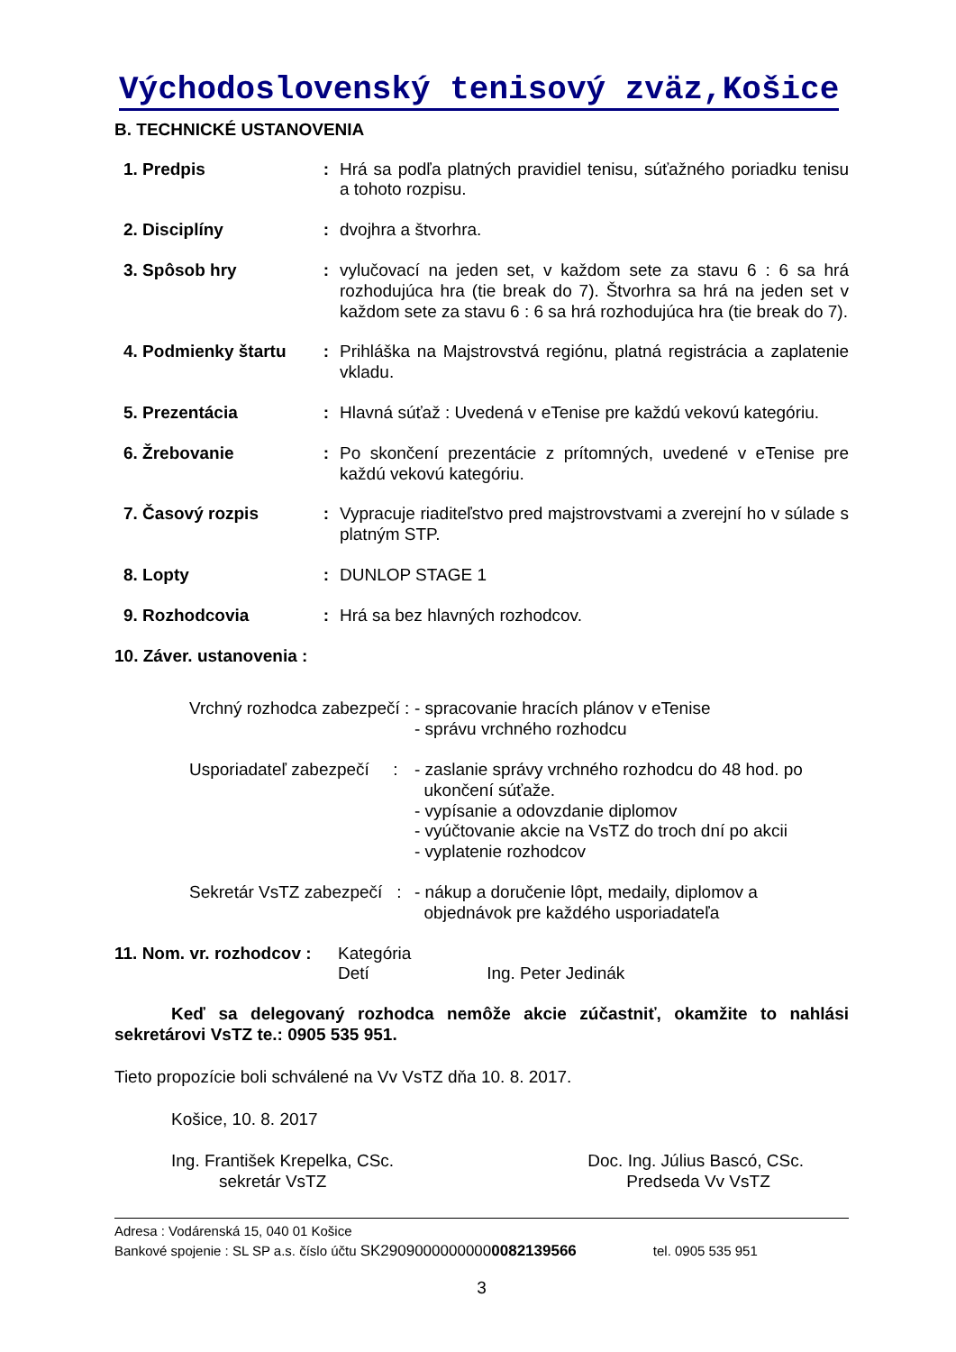Východoslovenský tenisový zväz,Košice
B. TECHNICKÉ USTANOVENIA
| 1. Predpis | : | Hrá sa podľa platných pravidiel tenisu, súťažného poriadku tenisu a tohoto rozpisu. |
| 2. Disciplíny | : | dvojhra a štvorhra. |
| 3. Spôsob hry | : | vylučovací na jeden set, v každom sete za stavu 6 : 6 sa hrá rozhodujúca hra (tie break do 7). Štvorhra sa hrá na jeden set v každom sete za stavu 6 : 6 sa hrá rozhodujúca hra (tie break do 7). |
| 4. Podmienky štartu | : | Prihláška na Majstrovstvá regiónu, platná registrácia a zaplatenie vkladu. |
| 5. Prezentácia | : | Hlavná súťaž : Uvedená v eTenise pre každú vekovú kategóriu. |
| 6. Žrebovanie | : | Po skončení prezentácie z prítomných, uvedené v eTenise pre každú vekovú kategóriu. |
| 7. Časový rozpis | : | Vypracuje riaditeľstvo pred majstrovstvami a zverejní ho v súlade s platným STP. |
| 8. Lopty | : | DUNLOP STAGE 1 |
| 9. Rozhodcovia | : | Hrá sa bez hlavných rozhodcov. |
10. Záver. ustanovenia :
| Vrchný rozhodca zabezpečí : | - spracovanie hracích plánov v eTenise - správu vrchného rozhodcu |
| Usporiadateľ zabezpečí : | - zaslanie správy vrchného rozhodcu do 48 hod. po ukončení súťaže. - vypísanie a odovzdanie diplomov - vyúčtovanie akcie na VsTZ do troch dní po akcii - vyplatenie rozhodcov |
| Sekretár VsTZ zabezpečí : | - nákup a doručenie lôpt, medaily, diplomov a objednávok pre každého usporiadateľa |
| 11. Nom. vr. rozhodcov : | Kategória Detí Ing. Peter Jedinák |
Keď sa delegovaný rozhodca nemôže akcie zúčastniť, okamžite to nahlási sekretárovi VsTZ te.: 0905 535 951.
Tieto propozície boli schválené na Vv VsTZ dňa 10. 8. 2017.
Košice, 10. 8. 2017
Ing. František Krepelka, CSc.
sekretár VsTZ
Doc. Ing. Július Bascó, CSc.
Predseda Vv VsTZ
Adresa : Vodárenská 15, 040 01 Košice
Bankové spojenie : SL SP a.s. číslo účtu SK29090000000000082139566 tel. 0905 535 951
3